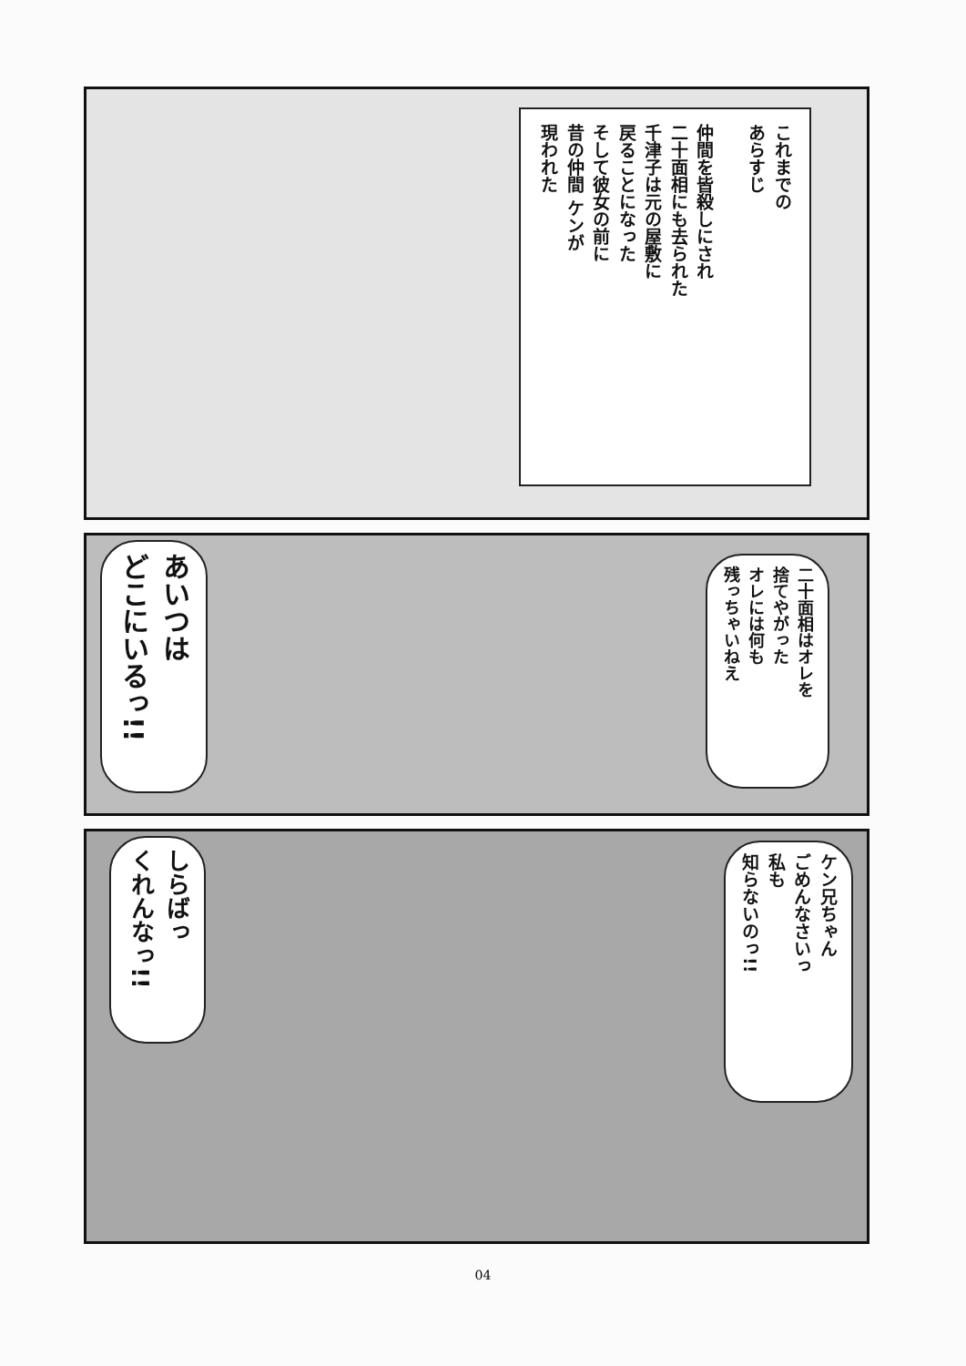これまでの
あらすじ
仲間を皆殺しにされ
二十面相にも去られた
千津子は元の屋敷に
戻ることになった
そして彼女の前に
昔の仲間 ケンが
現われた
あいつは
どこにいるっ!!
二十面相はオレを
捨てやがった
オレには何も
残っちゃいねえ
しらばっ
くれんなっ!!
ケン兄ちゃん
ごめんなさいっ
私も
知らないのっ!!
04